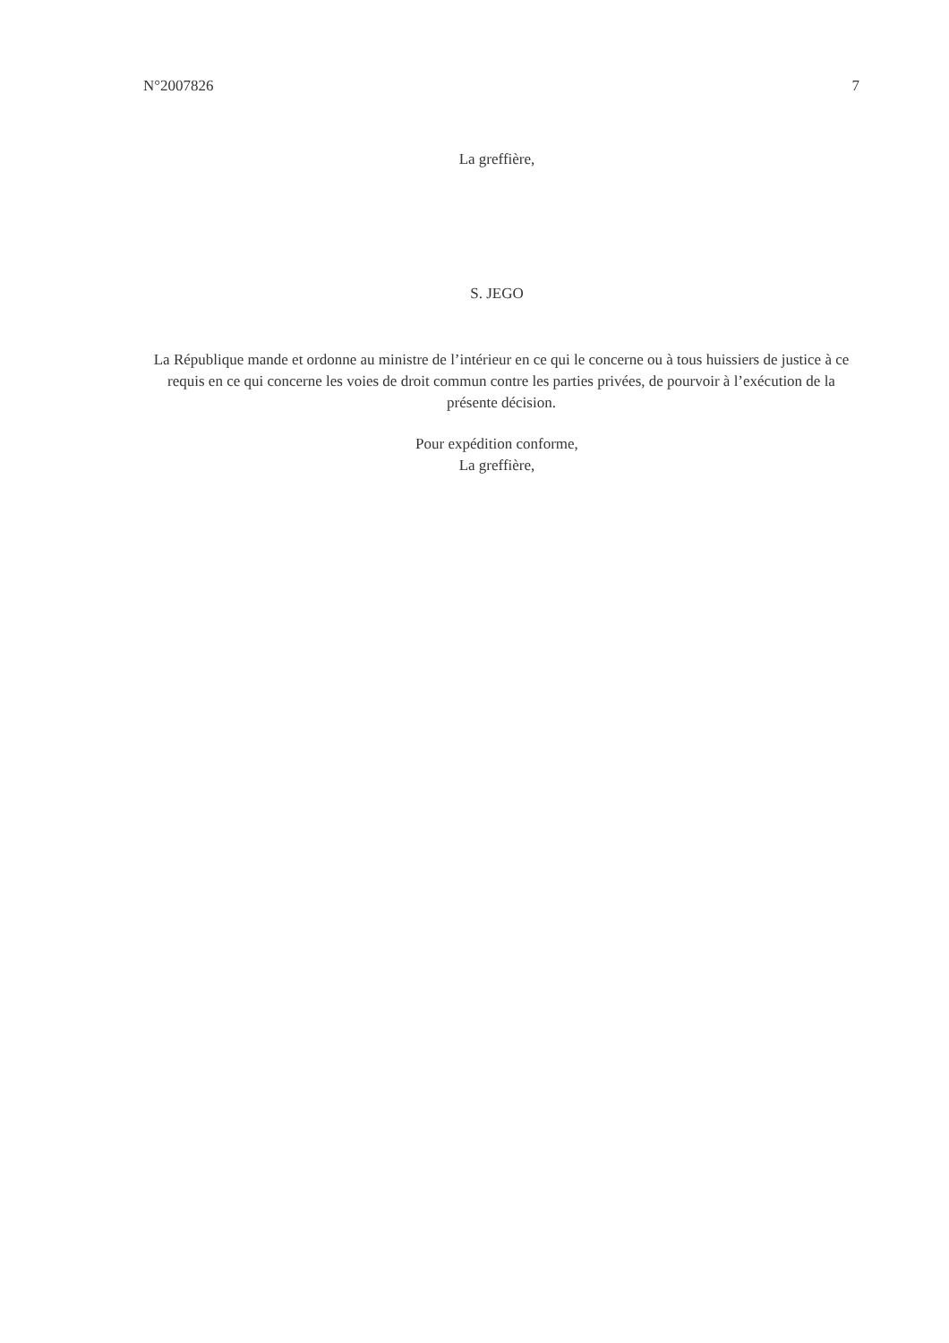N°2007826 7
La greffière,
S. JEGO
La République mande et ordonne au ministre de l’intérieur en ce qui le concerne ou à tous huissiers de justice à ce requis en ce qui concerne les voies de droit commun contre les parties privées, de pourvoir à l’exécution de la présente décision.
Pour expédition conforme,
La greffière,